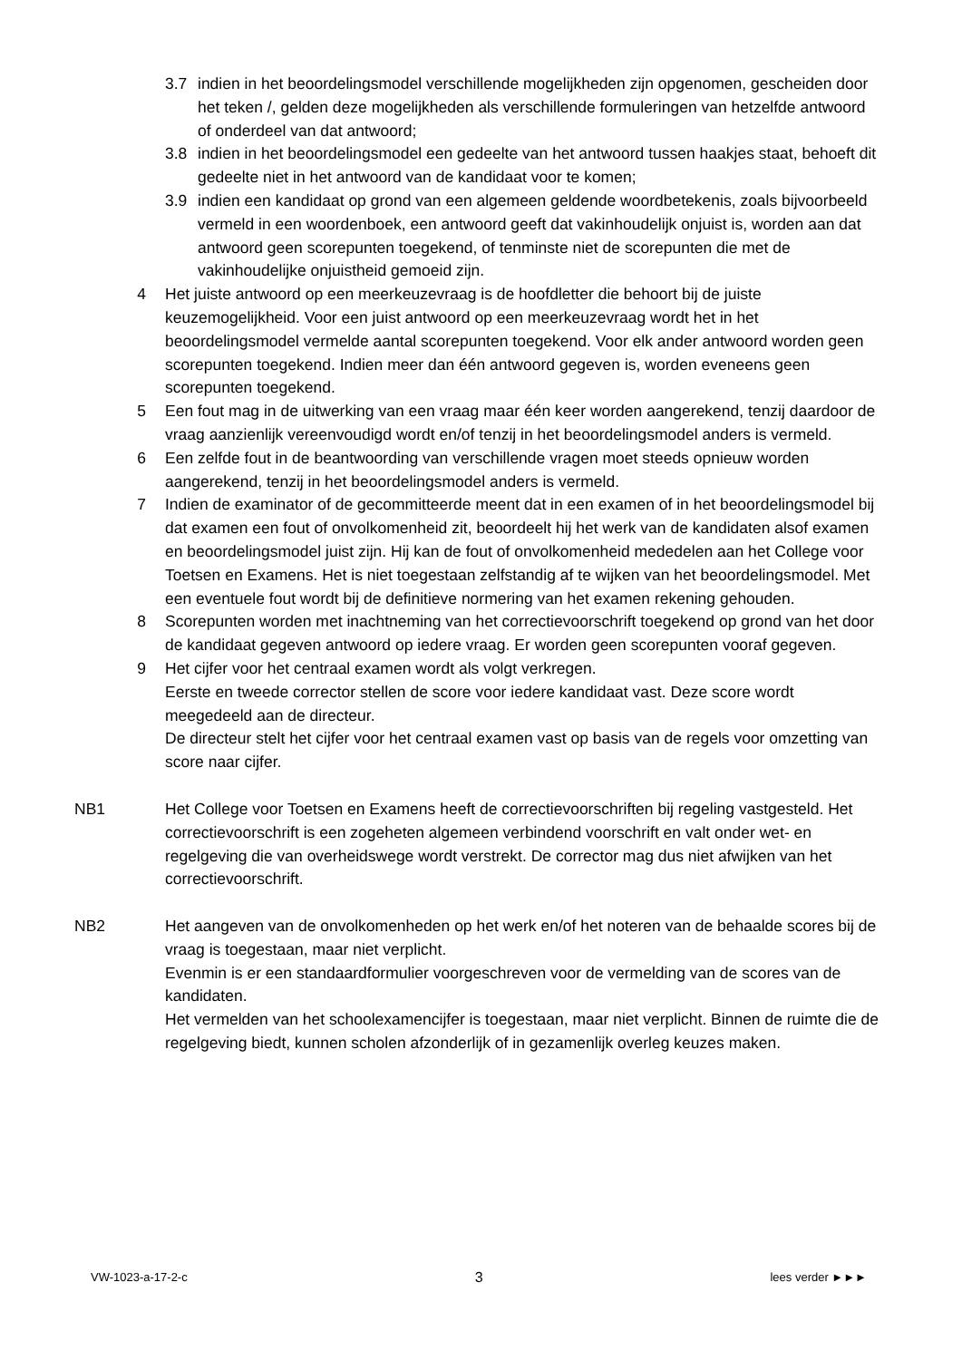3.7 indien in het beoordelingsmodel verschillende mogelijkheden zijn opgenomen, gescheiden door het teken /, gelden deze mogelijkheden als verschillende formuleringen van hetzelfde antwoord of onderdeel van dat antwoord;
3.8 indien in het beoordelingsmodel een gedeelte van het antwoord tussen haakjes staat, behoeft dit gedeelte niet in het antwoord van de kandidaat voor te komen;
3.9 indien een kandidaat op grond van een algemeen geldende woordbetekenis, zoals bijvoorbeeld vermeld in een woordenboek, een antwoord geeft dat vakinhoudelijk onjuist is, worden aan dat antwoord geen scorepunten toegekend, of tenminste niet de scorepunten die met de vakinhoudelijke onjuistheid gemoeid zijn.
4 Het juiste antwoord op een meerkeuzevraag is de hoofdletter die behoort bij de juiste keuzemogelijkheid. Voor een juist antwoord op een meerkeuzevraag wordt het in het beoordelingsmodel vermelde aantal scorepunten toegekend. Voor elk ander antwoord worden geen scorepunten toegekend. Indien meer dan één antwoord gegeven is, worden eveneens geen scorepunten toegekend.
5 Een fout mag in de uitwerking van een vraag maar één keer worden aangerekend, tenzij daardoor de vraag aanzienlijk vereenvoudigd wordt en/of tenzij in het beoordelingsmodel anders is vermeld.
6 Een zelfde fout in de beantwoording van verschillende vragen moet steeds opnieuw worden aangerekend, tenzij in het beoordelingsmodel anders is vermeld.
7 Indien de examinator of de gecommitteerde meent dat in een examen of in het beoordelingsmodel bij dat examen een fout of onvolkomenheid zit, beoordeelt hij het werk van de kandidaten alsof examen en beoordelingsmodel juist zijn. Hij kan de fout of onvolkomenheid mededelen aan het College voor Toetsen en Examens. Het is niet toegestaan zelfstandig af te wijken van het beoordelingsmodel. Met een eventuele fout wordt bij de definitieve normering van het examen rekening gehouden.
8 Scorepunten worden met inachtneming van het correctievoorschrift toegekend op grond van het door de kandidaat gegeven antwoord op iedere vraag. Er worden geen scorepunten vooraf gegeven.
9 Het cijfer voor het centraal examen wordt als volgt verkregen.
Eerste en tweede corrector stellen de score voor iedere kandidaat vast. Deze score wordt meegedeeld aan de directeur.
De directeur stelt het cijfer voor het centraal examen vast op basis van de regels voor omzetting van score naar cijfer.
NB1 Het College voor Toetsen en Examens heeft de correctievoorschriften bij regeling vastgesteld. Het correctievoorschrift is een zogeheten algemeen verbindend voorschrift en valt onder wet- en regelgeving die van overheidswege wordt verstrekt. De corrector mag dus niet afwijken van het correctievoorschrift.
NB2 Het aangeven van de onvolkomenheden op het werk en/of het noteren van de behaalde scores bij de vraag is toegestaan, maar niet verplicht.
Evenmin is er een standaardformulier voorgeschreven voor de vermelding van de scores van de kandidaten.
Het vermelden van het schoolexamencijfer is toegestaan, maar niet verplicht. Binnen de ruimte die de regelgeving biedt, kunnen scholen afzonderlijk of in gezamenlijk overleg keuzes maken.
VW-1023-a-17-2-c 3 lees verder ►►►